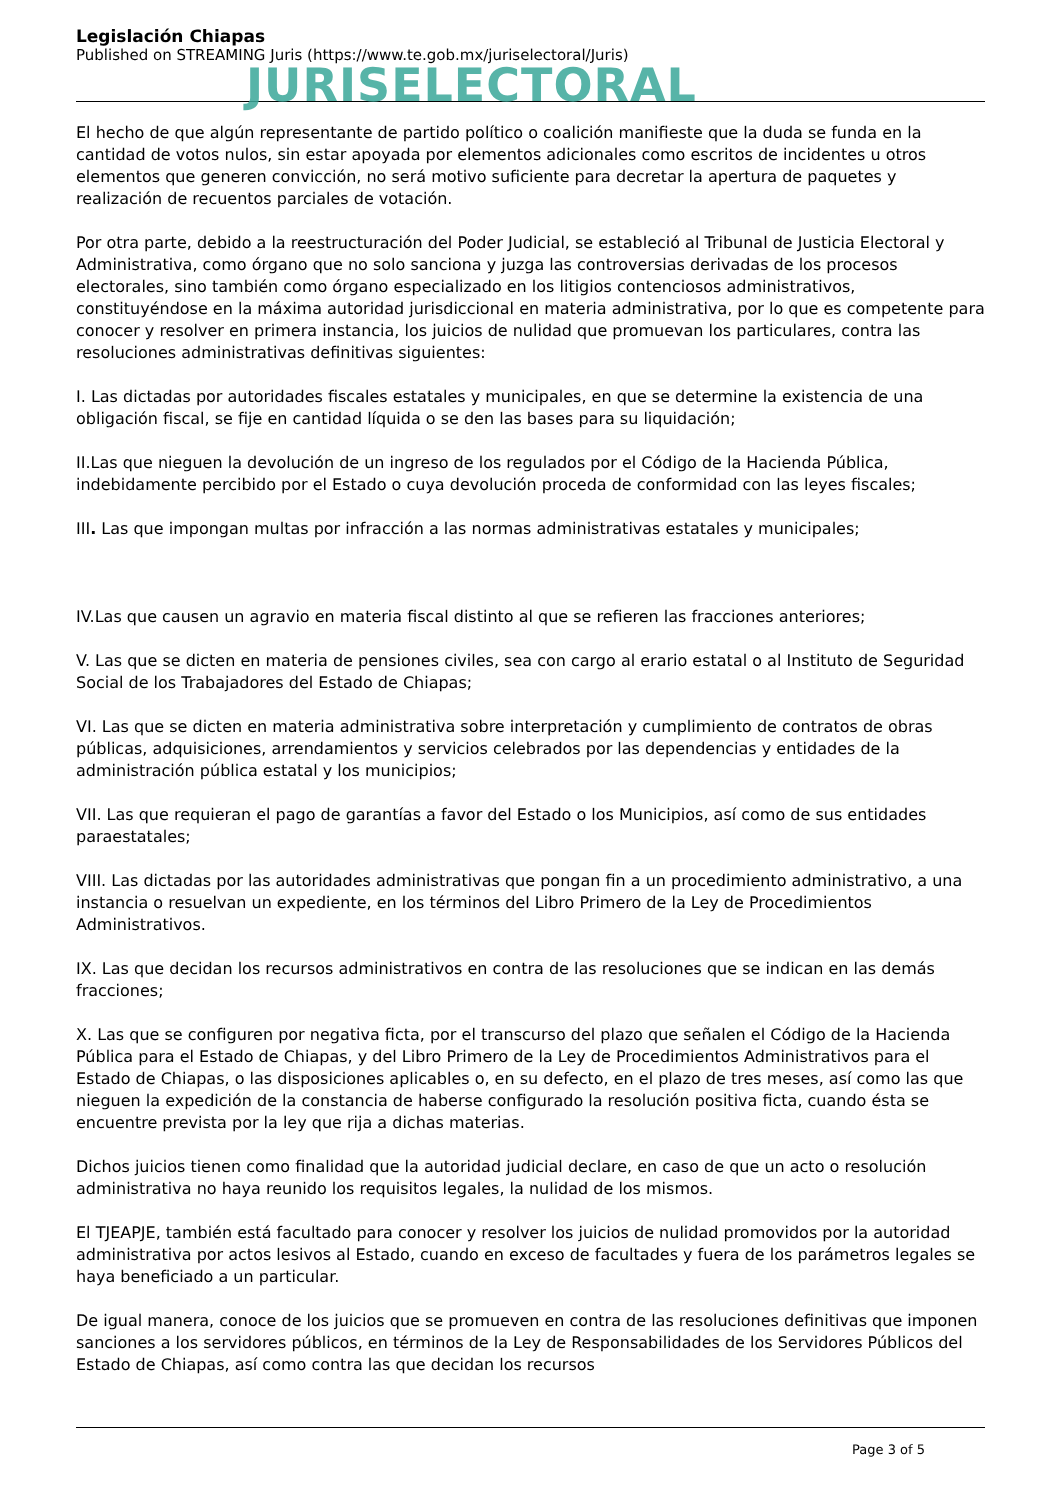JURISELECTORAL
Legislación Chiapas
Published on STREAMING Juris (https://www.te.gob.mx/juriselectoral/Juris)
El hecho de que algún representante de partido político o coalición manifieste que la duda se funda en la cantidad de votos nulos, sin estar apoyada por elementos adicionales como escritos de incidentes u otros elementos que generen convicción, no será motivo suficiente para decretar la apertura de paquetes y realización de recuentos parciales de votación.
Por otra parte, debido a la reestructuración del Poder Judicial, se estableció al Tribunal de Justicia Electoral y Administrativa, como órgano que no solo sanciona y juzga las controversias derivadas de los procesos electorales, sino también como órgano especializado en los litigios contenciosos administrativos, constituyéndose en la máxima autoridad jurisdiccional en materia administrativa, por lo que es competente para conocer y resolver en primera instancia, los juicios de nulidad que promuevan los particulares, contra las resoluciones administrativas definitivas siguientes:
I. Las dictadas por autoridades fiscales estatales y municipales, en que se determine la existencia de una obligación fiscal, se fije en cantidad líquida o se den las bases para su liquidación;
II.Las que nieguen la devolución de un ingreso de los regulados por el Código de la Hacienda Pública, indebidamente percibido por el Estado o cuya devolución proceda de conformidad con las leyes fiscales;
III. Las que impongan multas por infracción a las normas administrativas estatales y municipales;
IV.Las que causen un agravio en materia fiscal distinto al que se refieren las fracciones anteriores;
V. Las que se dicten en materia de pensiones civiles, sea con cargo al erario estatal o al Instituto de Seguridad Social de los Trabajadores del Estado de Chiapas;
VI. Las que se dicten en materia administrativa sobre interpretación y cumplimiento de contratos de obras públicas, adquisiciones, arrendamientos y servicios celebrados por las dependencias y entidades de la administración pública estatal y los municipios;
VII. Las que requieran el pago de garantías a favor del Estado o los Municipios, así como de sus entidades paraestatales;
VIII. Las dictadas por las autoridades administrativas que pongan fin a un procedimiento administrativo, a una instancia o resuelvan un expediente, en los términos del Libro Primero de la Ley de Procedimientos Administrativos.
IX. Las que decidan los recursos administrativos en contra de las resoluciones que se indican en las demás fracciones;
X. Las que se configuren por negativa ficta, por el transcurso del plazo que señalen el Código de la Hacienda Pública para el Estado de Chiapas, y del Libro Primero de la Ley de Procedimientos Administrativos para el Estado de Chiapas, o las disposiciones aplicables o, en su defecto, en el plazo de tres meses, así como las que nieguen la expedición de la constancia de haberse configurado la resolución positiva ficta, cuando ésta se encuentre prevista por la ley que rija a dichas materias.
Dichos juicios tienen como finalidad que la autoridad judicial declare, en caso de que un acto o resolución administrativa no haya reunido los requisitos legales, la nulidad de los mismos.
El TJEAPJE, también está facultado para conocer y resolver los juicios de nulidad promovidos por la autoridad administrativa por actos lesivos al Estado, cuando en exceso de facultades y fuera de los parámetros legales se haya beneficiado a un particular.
De igual manera, conoce de los juicios que se promueven en contra de las resoluciones definitivas que imponen sanciones a los servidores públicos, en términos de la Ley de Responsabilidades de los Servidores Públicos del Estado de Chiapas, así como contra las que decidan los recursos
Page 3 of 5